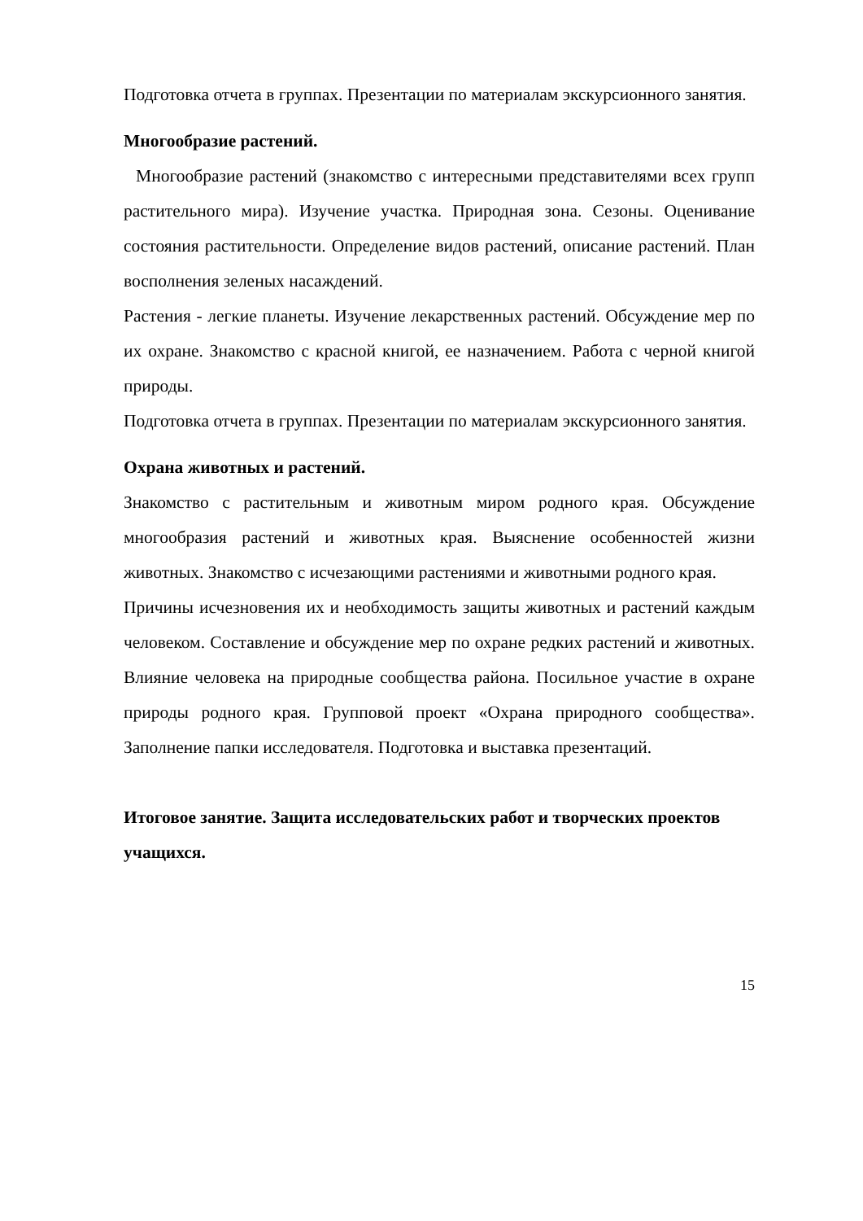Подготовка отчета в группах. Презентации по материалам экскурсионного занятия.
Многообразие растений.
Многообразие растений (знакомство с интересными представителями всех групп растительного мира). Изучение участка. Природная зона. Сезоны. Оценивание состояния растительности. Определение видов растений, описание растений. План восполнения зеленых насаждений.
Растения - легкие планеты. Изучение лекарственных растений. Обсуждение мер по их охране. Знакомство с красной книгой, ее назначением. Работа с черной книгой природы.
Подготовка отчета в группах. Презентации по материалам экскурсионного занятия.
Охрана животных и растений.
Знакомство с растительным и животным миром родного края. Обсуждение многообразия растений и животных края. Выяснение особенностей жизни животных. Знакомство с исчезающими растениями и животными родного края.
Причины исчезновения их и необходимость защиты животных и растений каждым человеком. Составление и обсуждение мер по охране редких растений и животных. Влияние человека на природные сообщества района. Посильное участие в охране природы родного края. Групповой проект «Охрана природного сообщества». Заполнение папки исследователя. Подготовка и выставка презентаций.
Итоговое занятие. Защита исследовательских работ и творческих проектов учащихся.
15